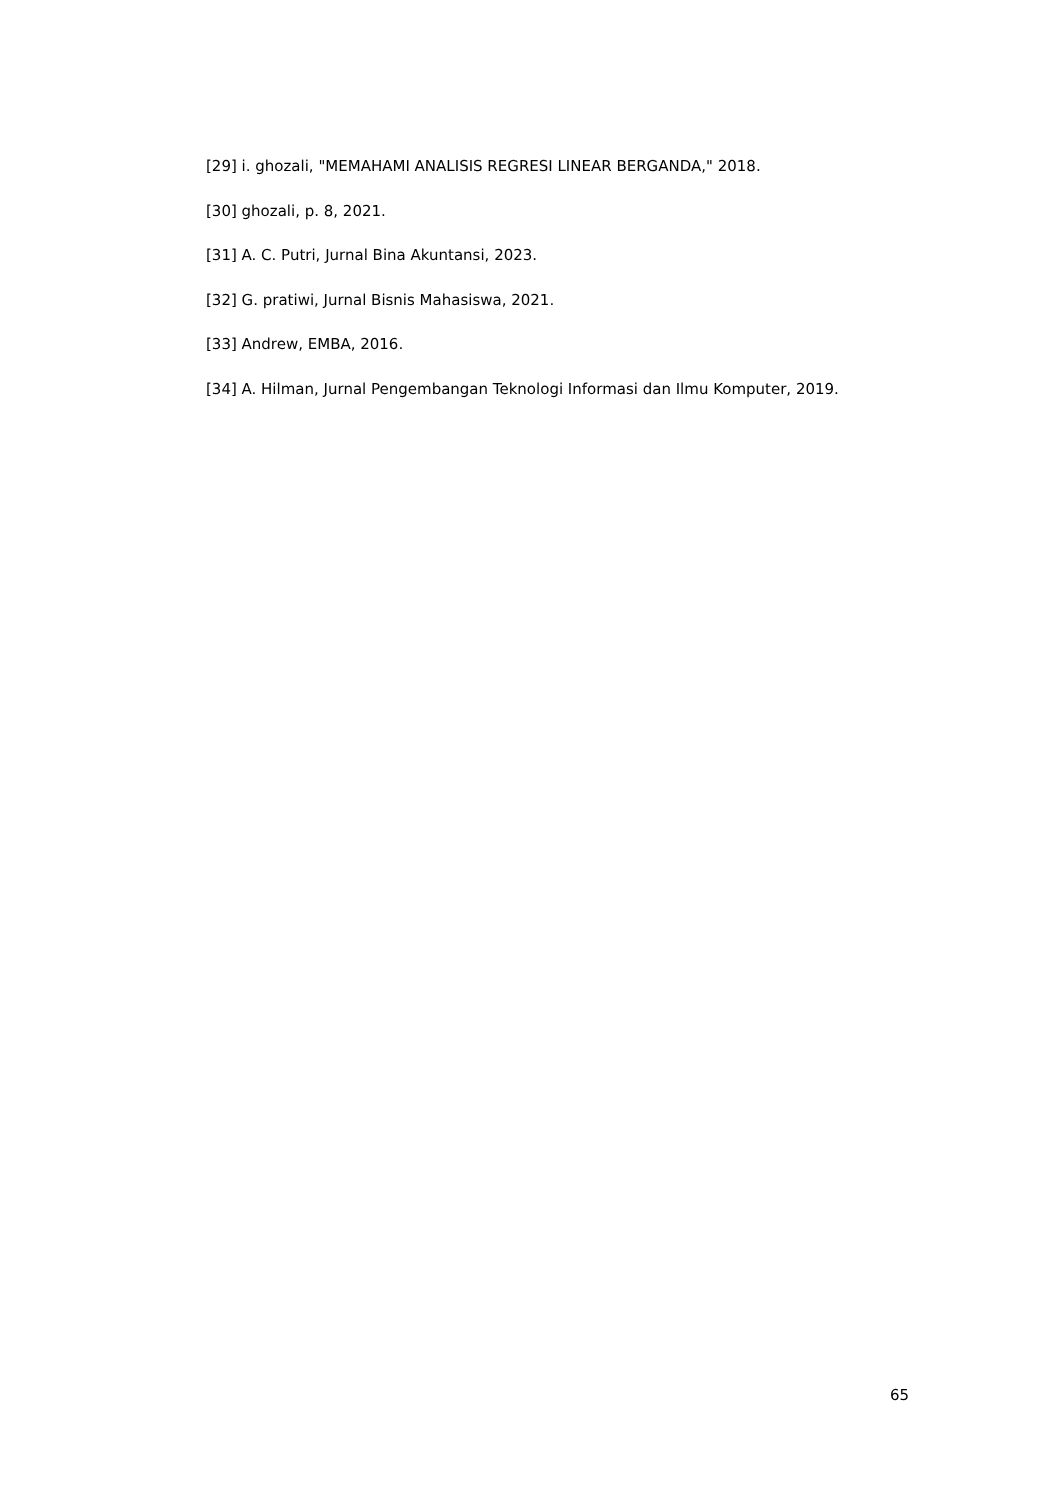[29] i. ghozali, "MEMAHAMI ANALISIS REGRESI LINEAR BERGANDA," 2018.
[30] ghozali, p. 8, 2021.
[31] A. C. Putri, Jurnal Bina Akuntansi, 2023.
[32] G. pratiwi, Jurnal Bisnis Mahasiswa, 2021.
[33] Andrew, EMBA, 2016.
[34] A. Hilman, Jurnal Pengembangan Teknologi Informasi dan Ilmu Komputer, 2019.
65